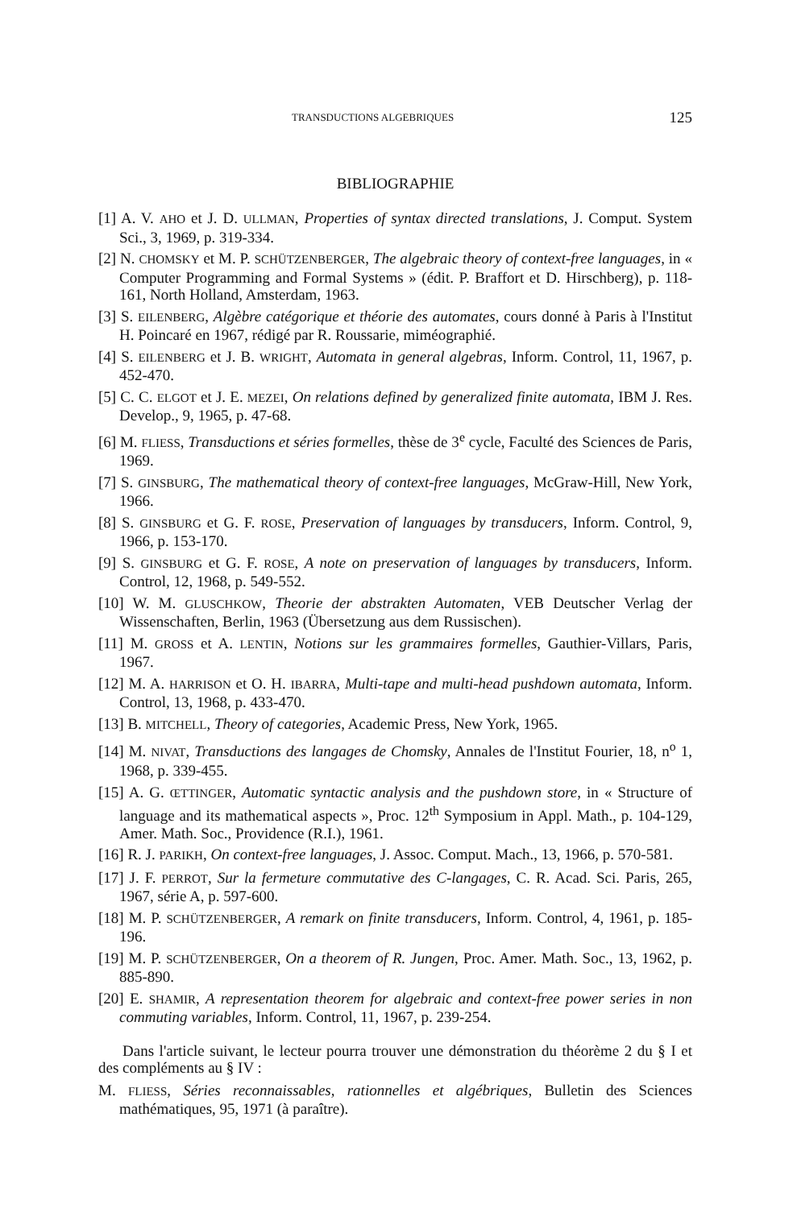TRANSDUCTIONS ALGEBRIQUES 125
BIBLIOGRAPHIE
[1] A. V. AHO et J. D. ULLMAN, Properties of syntax directed translations, J. Comput. System Sci., 3, 1969, p. 319-334.
[2] N. CHOMSKY et M. P. SCHÜTZENBERGER, The algebraic theory of context-free languages, in « Computer Programming and Formal Systems » (édit. P. Braffort et D. Hirschberg), p. 118-161, North Holland, Amsterdam, 1963.
[3] S. EILENBERG, Algèbre catégorique et théorie des automates, cours donné à Paris à l'Institut H. Poincaré en 1967, rédigé par R. Roussarie, miméographié.
[4] S. EILENBERG et J. B. WRIGHT, Automata in general algebras, Inform. Control, 11, 1967, p. 452-470.
[5] C. C. ELGOT et J. E. MEZEI, On relations defined by generalized finite automata, IBM J. Res. Develop., 9, 1965, p. 47-68.
[6] M. FLIESS, Transductions et séries formelles, thèse de 3<sup>e</sup> cycle, Faculté des Sciences de Paris, 1969.
[7] S. GINSBURG, The mathematical theory of context-free languages, McGraw-Hill, New York, 1966.
[8] S. GINSBURG et G. F. ROSE, Preservation of languages by transducers, Inform. Control, 9, 1966, p. 153-170.
[9] S. GINSBURG et G. F. ROSE, A note on preservation of languages by transducers, Inform. Control, 12, 1968, p. 549-552.
[10] W. M. GLUSCHKOW, Theorie der abstrakten Automaten, VEB Deutscher Verlag der Wissenschaften, Berlin, 1963 (Übersetzung aus dem Russischen).
[11] M. GROSS et A. LENTIN, Notions sur les grammaires formelles, Gauthier-Villars, Paris, 1967.
[12] M. A. HARRISON et O. H. IBARRA, Multi-tape and multi-head pushdown automata, Inform. Control, 13, 1968, p. 433-470.
[13] B. MITCHELL, Theory of categories, Academic Press, New York, 1965.
[14] M. NIVAT, Transductions des langages de Chomsky, Annales de l'Institut Fourier, 18, n<sup>o</sup> 1, 1968, p. 339-455.
[15] A. G. ŒTTINGER, Automatic syntactic analysis and the pushdown store, in « Structure of language and its mathematical aspects », Proc. 12<sup>th</sup> Symposium in Appl. Math., p. 104-129, Amer. Math. Soc., Providence (R.I.), 1961.
[16] R. J. PARIKH, On context-free languages, J. Assoc. Comput. Mach., 13, 1966, p. 570-581.
[17] J. F. PERROT, Sur la fermeture commutative des C-langages, C. R. Acad. Sci. Paris, 265, 1967, série A, p. 597-600.
[18] M. P. SCHÜTZENBERGER, A remark on finite transducers, Inform. Control, 4, 1961, p. 185-196.
[19] M. P. SCHÜTZENBERGER, On a theorem of R. Jungen, Proc. Amer. Math. Soc., 13, 1962, p. 885-890.
[20] E. SHAMIR, A representation theorem for algebraic and context-free power series in non commuting variables, Inform. Control, 11, 1967, p. 239-254.
Dans l'article suivant, le lecteur pourra trouver une démonstration du théorème 2 du § I et des compléments au § IV :
M. FLIESS, Séries reconnaissables, rationnelles et algébriques, Bulletin des Sciences mathématiques, 95, 1971 (à paraître).